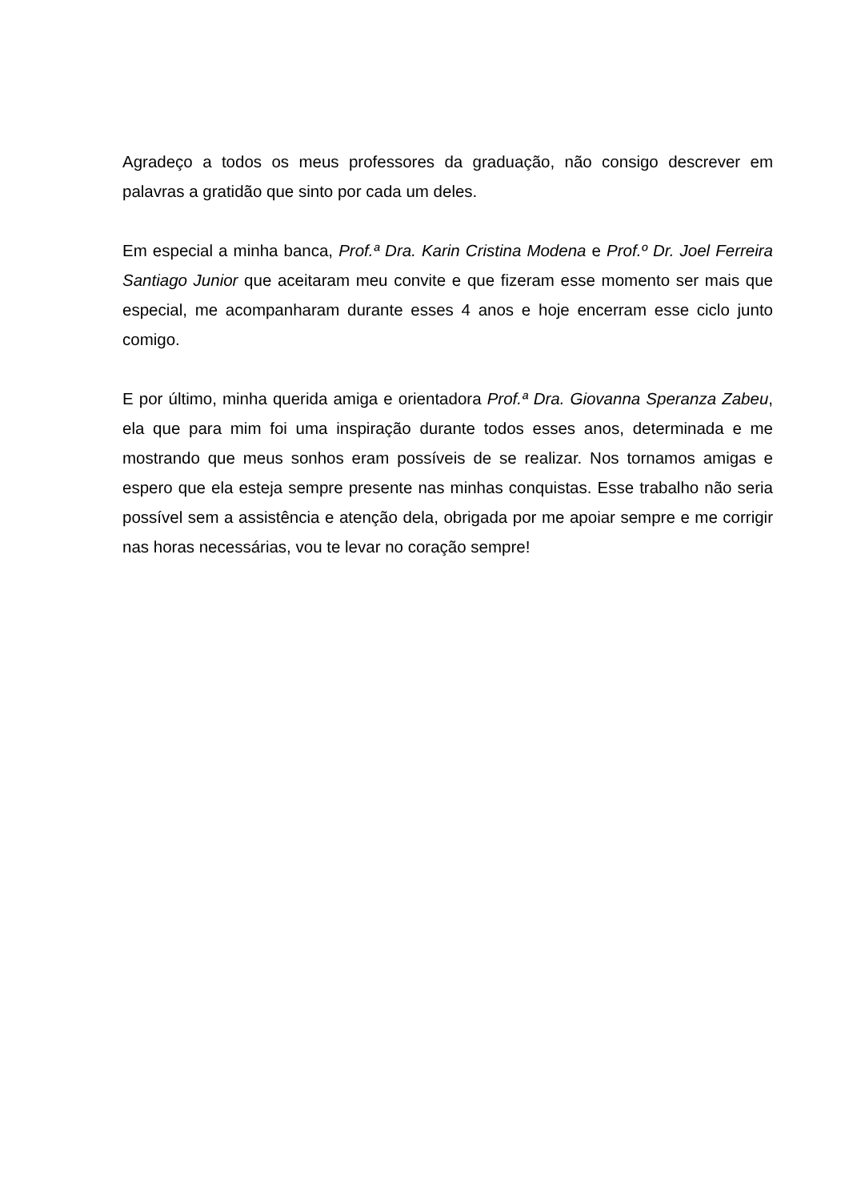Agradeço a todos os meus professores da graduação, não consigo descrever em palavras a gratidão que sinto por cada um deles.
Em especial a minha banca, Prof.ª Dra. Karin Cristina Modena e Prof.º Dr. Joel Ferreira Santiago Junior que aceitaram meu convite e que fizeram esse momento ser mais que especial, me acompanharam durante esses 4 anos e hoje encerram esse ciclo junto comigo.
E por último, minha querida amiga e orientadora Prof.ª Dra. Giovanna Speranza Zabeu, ela que para mim foi uma inspiração durante todos esses anos, determinada e me mostrando que meus sonhos eram possíveis de se realizar. Nos tornamos amigas e espero que ela esteja sempre presente nas minhas conquistas. Esse trabalho não seria possível sem a assistência e atenção dela, obrigada por me apoiar sempre e me corrigir nas horas necessárias, vou te levar no coração sempre!